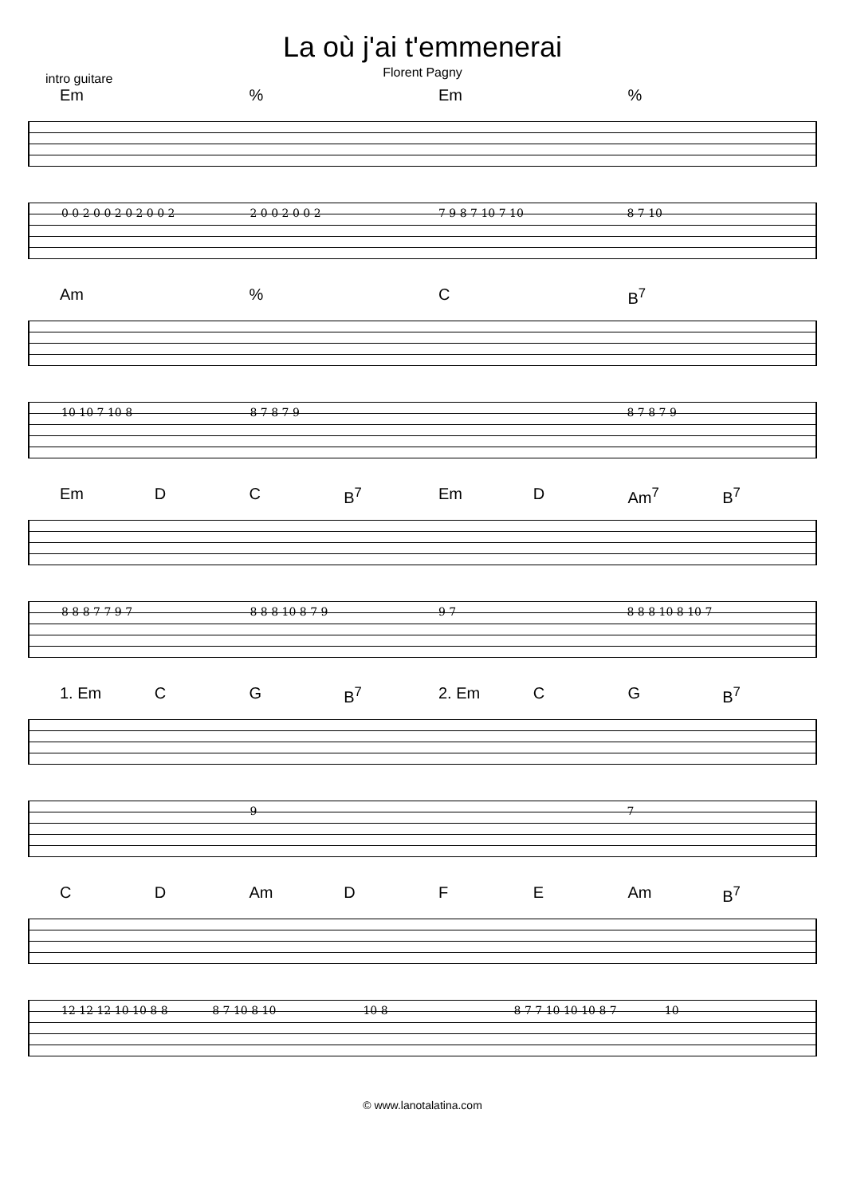La où j'ai t'emmenerai
Florent Pagny
intro guitare
Em% Em%
0 0 2 0 0 2 0 2 0 0 2 2 0 0 2 0 0 2 7 9 8 7 10 7 10 8 7 10
Am% C B<sup>7</sup>
10 10 7 10 8 8 7 8 7 9 8 7 8 7 9
Em D C B<sup>7</sup> Em D Am<sup>7</sup> B<sup>7</sup>
8 8 8 7 7 9 7 8 8 8 10 8 7 9 9 7 8 8 8 10 8 10 7
1. Em C G B<sup>7</sup> 2. Em C G B<sup>7</sup>
9 7
C D Am D F E Am B<sup>7</sup>
12 12 12 10 10 8 8 8 7 10 8 10 10 8 8 7 7 10 10 10 8 7 10
© www.lanotalatina.com